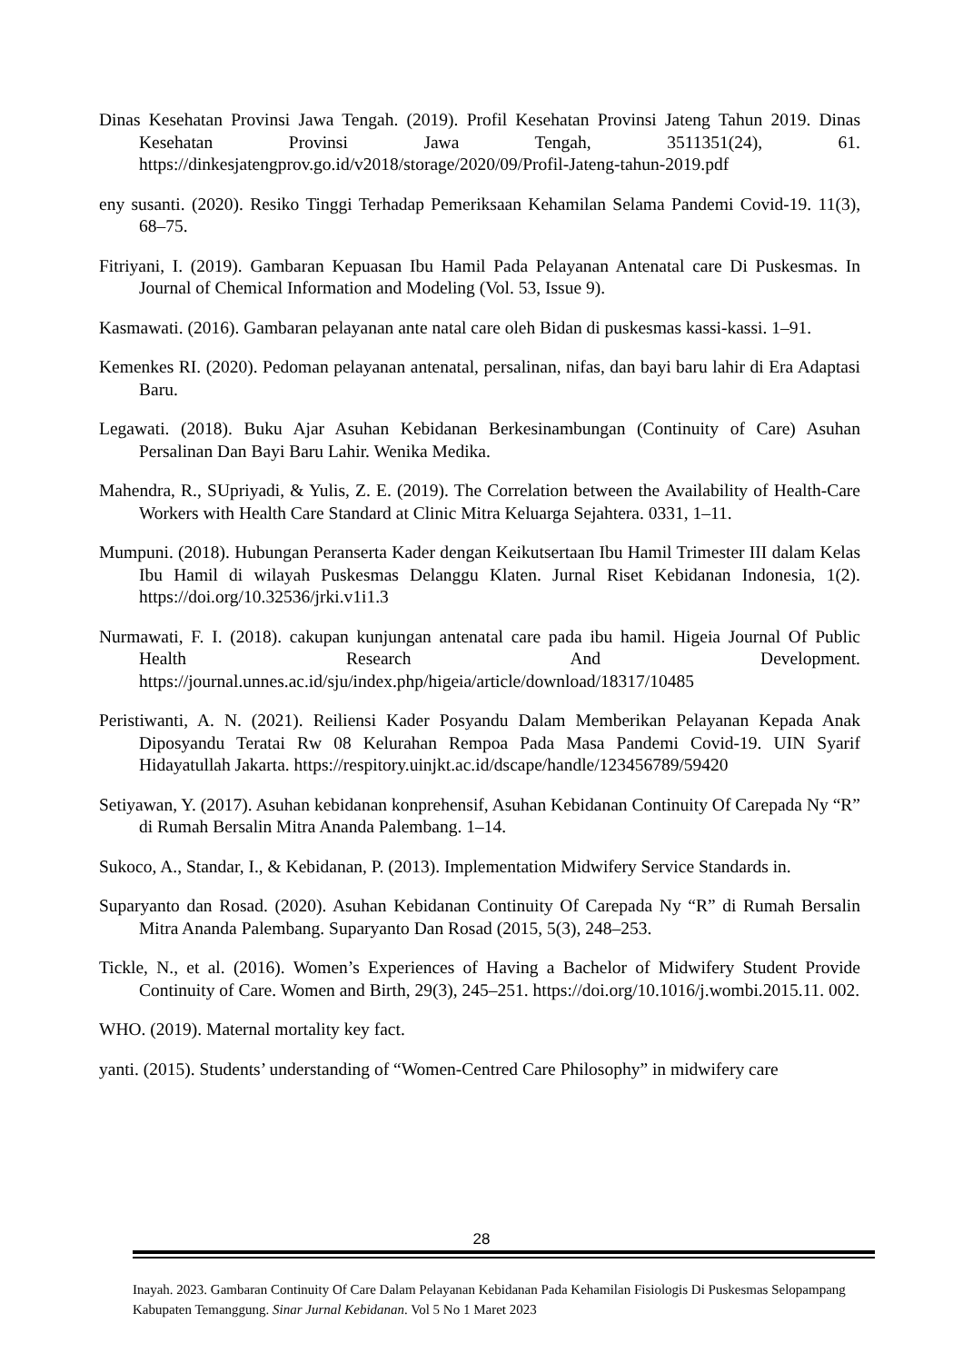Dinas Kesehatan Provinsi Jawa Tengah. (2019). Profil Kesehatan Provinsi Jateng Tahun 2019. Dinas Kesehatan Provinsi Jawa Tengah, 3511351(24), 61. https://dinkesjatengprov.go.id/v2018/storage/2020/09/Profil-Jateng-tahun-2019.pdf
eny susanti. (2020). Resiko Tinggi Terhadap Pemeriksaan Kehamilan Selama Pandemi Covid-19. 11(3), 68–75.
Fitriyani, I. (2019). Gambaran Kepuasan Ibu Hamil Pada Pelayanan Antenatal care Di Puskesmas. In Journal of Chemical Information and Modeling (Vol. 53, Issue 9).
Kasmawati. (2016). Gambaran pelayanan ante natal care oleh Bidan di puskesmas kassi-kassi. 1–91.
Kemenkes RI. (2020). Pedoman pelayanan antenatal, persalinan, nifas, dan bayi baru lahir di Era Adaptasi Baru.
Legawati. (2018). Buku Ajar Asuhan Kebidanan Berkesinambungan (Continuity of Care) Asuhan Persalinan Dan Bayi Baru Lahir. Wenika Medika.
Mahendra, R., SUpriyadi, & Yulis, Z. E. (2019). The Correlation between the Availability of Health-Care Workers with Health Care Standard at Clinic Mitra Keluarga Sejahtera. 0331, 1–11.
Mumpuni. (2018). Hubungan Peranserta Kader dengan Keikutsertaan Ibu Hamil Trimester III dalam Kelas Ibu Hamil di wilayah Puskesmas Delanggu Klaten. Jurnal Riset Kebidanan Indonesia, 1(2). https://doi.org/10.32536/jrki.v1i1.3
Nurmawati, F. I. (2018). cakupan kunjungan antenatal care pada ibu hamil. Higeia Journal Of Public Health Research And Development. https://journal.unnes.ac.id/sju/index.php/higeia/article/download/18317/10485
Peristiwanti, A. N. (2021). Reiliensi Kader Posyandu Dalam Memberikan Pelayanan Kepada Anak Diposyandu Teratai Rw 08 Kelurahan Rempoa Pada Masa Pandemi Covid-19. UIN Syarif Hidayatullah Jakarta. https://respitory.uinjkt.ac.id/dscape/handle/123456789/59420
Setiyawan, Y. (2017). Asuhan kebidanan konprehensif, Asuhan Kebidanan Continuity Of Carepada Ny “R” di Rumah Bersalin Mitra Ananda Palembang. 1–14.
Sukoco, A., Standar, I., & Kebidanan, P. (2013). Implementation Midwifery Service Standards in.
Suparyanto dan Rosad. (2020). Asuhan Kebidanan Continuity Of Carepada Ny “R” di Rumah Bersalin Mitra Ananda Palembang. Suparyanto Dan Rosad (2015, 5(3), 248–253.
Tickle, N., et al. (2016). Women’s Experiences of Having a Bachelor of Midwifery Student Provide Continuity of Care. Women and Birth, 29(3), 245–251. https://doi.org/10.1016/j.wombi.2015.11. 002.
WHO. (2019). Maternal mortality key fact.
yanti. (2015). Students’ understanding of “Women-Centred Care Philosophy” in midwifery care
28
Inayah. 2023. Gambaran Continuity Of Care Dalam Pelayanan Kebidanan Pada Kehamilan Fisiologis Di Puskesmas Selopampang Kabupaten Temanggung. Sinar Jurnal Kebidanan. Vol 5 No 1 Maret 2023